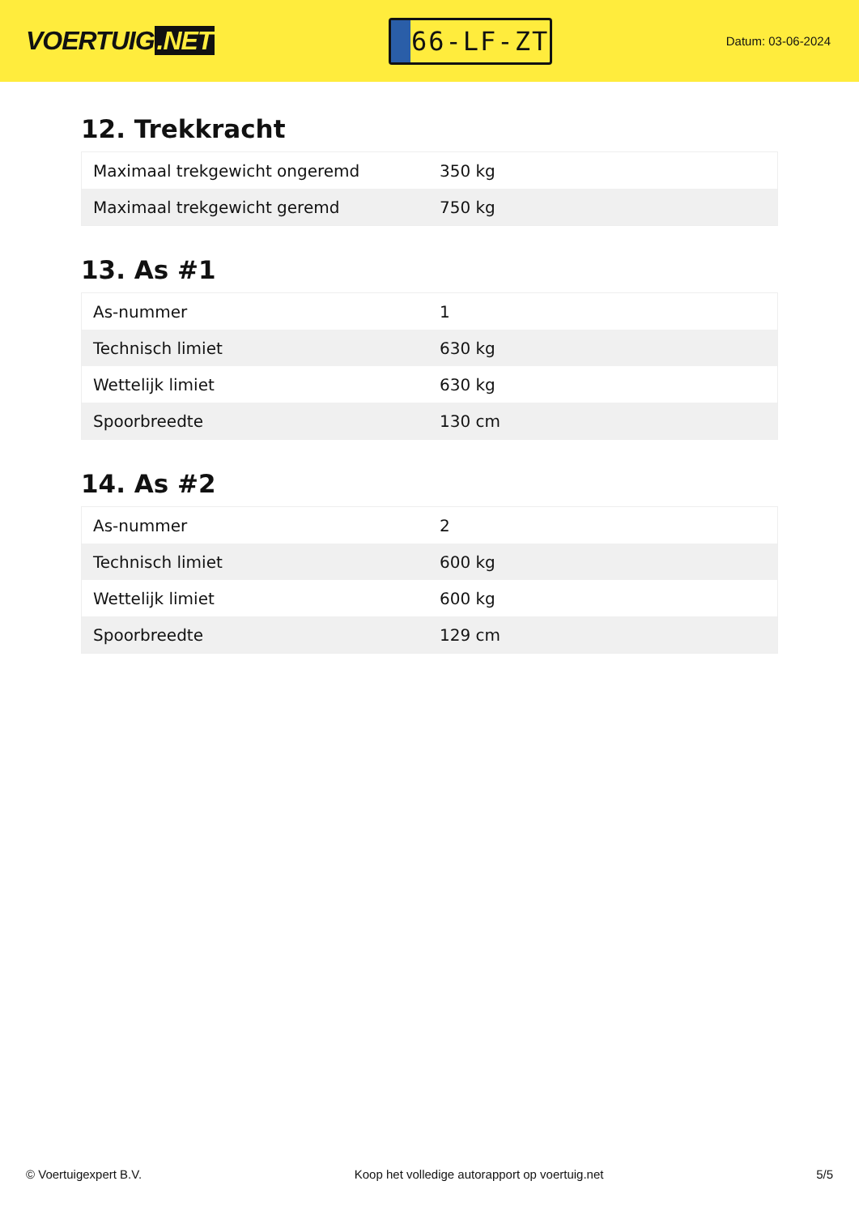VOERTUIG.NET
66-LF-ZT
Datum: 03-06-2024
12. Trekkracht
| Maximaal trekgewicht ongeremd | 350 kg |
| Maximaal trekgewicht geremd | 750 kg |
13. As #1
| As-nummer | 1 |
| Technisch limiet | 630 kg |
| Wettelijk limiet | 630 kg |
| Spoorbreedte | 130 cm |
14. As #2
| As-nummer | 2 |
| Technisch limiet | 600 kg |
| Wettelijk limiet | 600 kg |
| Spoorbreedte | 129 cm |
© Voertuigexpert B.V. Koop het volledige autorapport op voertuig.net 5/5